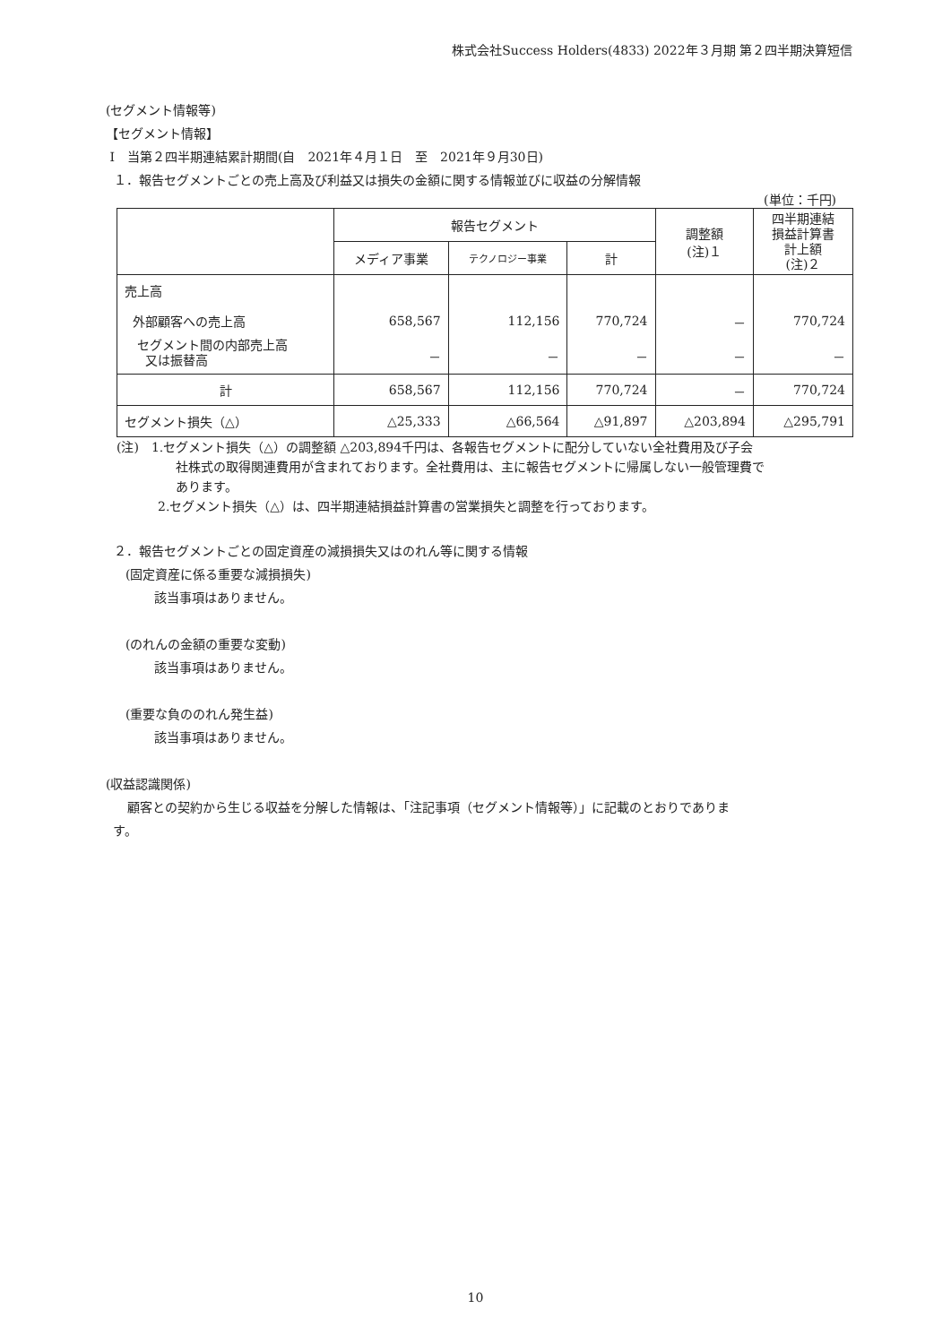株式会社Success Holders(4833) 2022年３月期 第２四半期決算短信
(セグメント情報等)
【セグメント情報】
Ⅰ　当第２四半期連結累計期間(自　2021年４月１日　至　2021年９月30日)
１．報告セグメントごとの売上高及び利益又は損失の金額に関する情報並びに収益の分解情報
(単位：千円)
| | 報告セグメント | | | 調整額 (注)１ | 四半期連結 損益計算書 計上額 (注)２ |
| --- | --- | --- | --- | --- | --- |
| | メディア事業 | テクノロジー事業 | 計 | | |
| 売上高 | | | | | |
| 外部顧客への売上高 | 658,567 | 112,156 | 770,724 | － | 770,724 |
| セグメント間の内部売上高 又は振替高 | － | － | － | － | － |
| 計 | 658,567 | 112,156 | 770,724 | － | 770,724 |
| セグメント損失（△） | △25,333 | △66,564 | △91,897 | △203,894 | △295,791 |
(注)　1.セグメント損失（△）の調整額 △203,894千円は、各報告セグメントに配分していない全社費用及び子会
社株式の取得関連費用が含まれております。全社費用は、主に報告セグメントに帰属しない一般管理費で
あります。
2.セグメント損失（△）は、四半期連結損益計算書の営業損失と調整を行っております。
２．報告セグメントごとの固定資産の減損損失又はのれん等に関する情報
(固定資産に係る重要な減損損失)
該当事項はありません。
(のれんの金額の重要な変動)
該当事項はありません。
(重要な負ののれん発生益)
該当事項はありません。
(収益認識関係)
顧客との契約から生じる収益を分解した情報は、「注記事項（セグメント情報等）」に記載のとおりでありま
す。
10